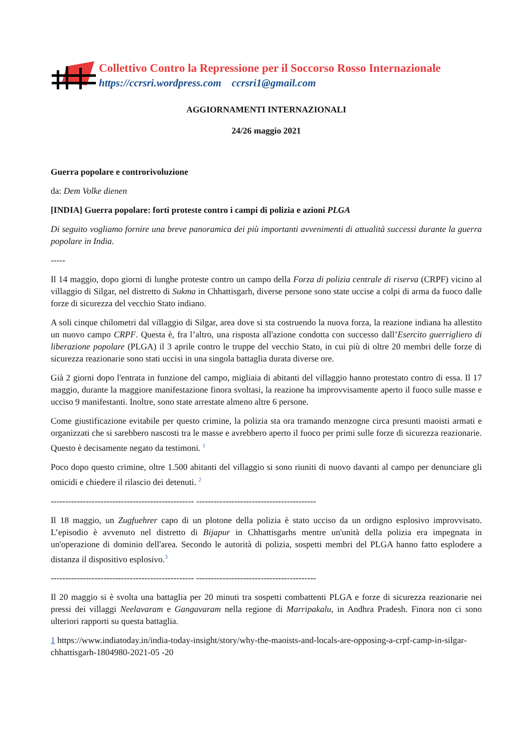Collettivo Contro la Repressione per il Soccorso Rosso Internazionale
https://ccrsri.wordpress.com ccrsri1@gmail.com
AGGIORNAMENTI INTERNAZIONALI
24/26 maggio 2021
Guerra popolare e controrivoluzione
da: Dem Volke dienen
[INDIA] Guerra popolare: forti proteste contro i campi di polizia e azioni PLGA
Di seguito vogliamo fornire una breve panoramica dei più importanti avvenimenti di attualità successi durante la guerra popolare in India.
-----
Il 14 maggio, dopo giorni di lunghe proteste contro un campo della Forza di polizia centrale di riserva (CRPF) vicino al villaggio di Silgar, nel distretto di Sukma in Chhattisgarh, diverse persone sono state uccise a colpi di arma da fuoco dalle forze di sicurezza del vecchio Stato indiano.
A soli cinque chilometri dal villaggio di Silgar, area dove si sta costruendo la nuova forza, la reazione indiana ha allestito un nuovo campo CRPF. Questa è, fra l’altro, una risposta all'azione condotta con successo dall’Esercito guerrigliero di liberazione popolare (PLGA) il 3 aprile contro le truppe del vecchio Stato, in cui più di oltre 20 membri delle forze di sicurezza reazionarie sono stati uccisi in una singola battaglia durata diverse ore.
Già 2 giorni dopo l'entrata in funzione del campo, migliaia di abitanti del villaggio hanno protestato contro di essa. Il 17 maggio, durante la maggiore manifestazione finora svoltasi, la reazione ha improvvisamente aperto il fuoco sulle masse e ucciso 9 manifestanti. Inoltre, sono state arrestate almeno altre 6 persone.
Come giustificazione evitabile per questo crimine, la polizia sta ora tramando menzogne circa presunti maoisti armati e organizzati che si sarebbero nascosti tra le masse e avrebbero aperto il fuoco per primi sulle forze di sicurezza reazionarie. Questo è decisamente negato da testimoni. <sup>1</sup>
Poco dopo questo crimine, oltre 1.500 abitanti del villaggio si sono riuniti di nuovo davanti al campo per denunciare gli omicidi e chiedere il rilascio dei detenuti. <sup>2</sup>
------------------------------------------------- -----------------------------------------
Il 18 maggio, un Zugfuehrer capo di un plotone della polizia è stato ucciso da un ordigno esplosivo improvvisato. L’episodio è avvenuto nel distretto di Bijapur in Chhattisgarhs mentre un'unità della polizia era impegnata in un'operazione di dominio dell'area. Secondo le autorità di polizia, sospetti membri del PLGA hanno fatto esplodere a distanza il dispositivo esplosivo.<sup>3</sup>
------------------------------------------------- -----------------------------------------
Il 20 maggio si è svolta una battaglia per 20 minuti tra sospetti combattenti PLGA e forze di sicurezza reazionarie nei pressi dei villaggi Neelavaram e Gangavaram nella regione di Marripakalu, in Andhra Pradesh. Finora non ci sono ulteriori rapporti su questa battaglia.
1 https://www.indiatoday.in/india-today-insight/story/why-the-maoists-and-locals-are-opposing-a-crpf-camp-in-silgar-chhattisgarh-1804980-2021-05 -20